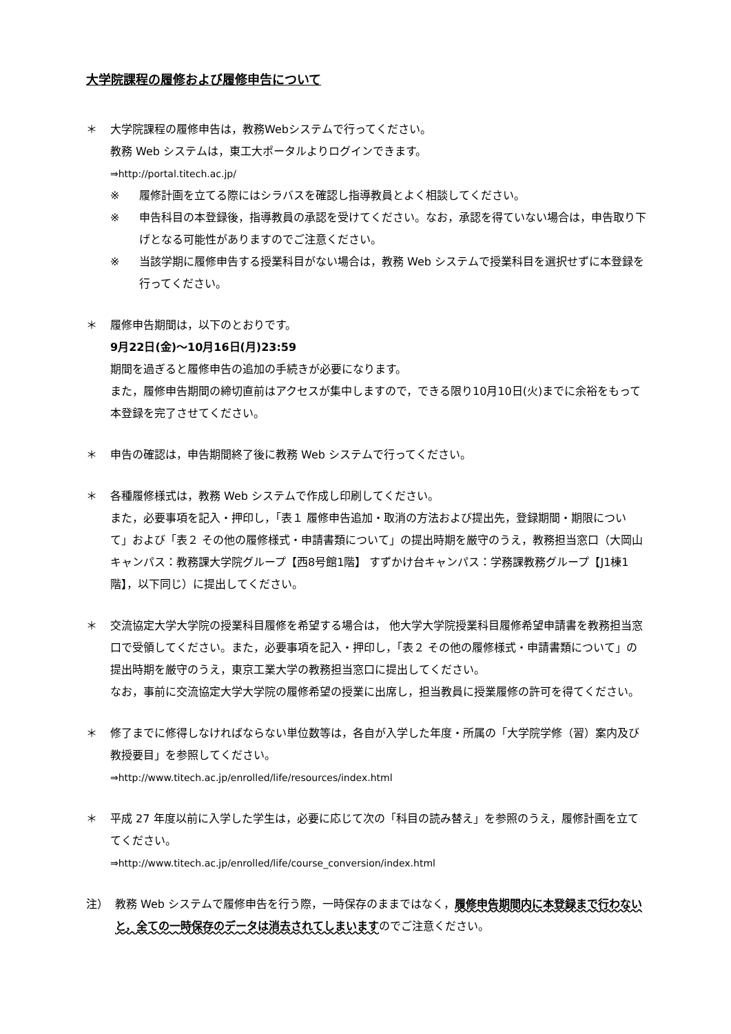大学院課程の履修および履修申告について
＊ 大学院課程の履修申告は，教務Webシステムで行ってください。
教務 Web システムは，東工大ポータルよりログインできます。
⇒http://portal.titech.ac.jp/
※ 履修計画を立てる際にはシラバスを確認し指導教員とよく相談してください。
※ 申告科目の本登録後，指導教員の承認を受けてください。なお，承認を得ていない場合は，申告取り下げとなる可能性がありますのでご注意ください。
※ 当該学期に履修申告する授業科目がない場合は，教務 Web システムで授業科目を選択せずに本登録を行ってください。
＊ 履修申告期間は，以下のとおりです。
9月22日(金)～10月16日(月)23:59
期間を過ぎると履修申告の追加の手続きが必要になります。
また，履修申告期間の締切直前はアクセスが集中しますので，できる限り10月10日(火)までに余裕をもって本登録を完了させてください。
＊ 申告の確認は，申告期間終了後に教務 Web システムで行ってください。
＊ 各種履修様式は，教務 Web システムで作成し印刷してください。
また，必要事項を記入・押印し，「表１ 履修申告追加・取消の方法および提出先，登録期間・期限について」および「表２ その他の履修様式・申請書類について」の提出時期を厳守のうえ，教務担当窓口（大岡山キャンパス：教務課大学院グループ【西8号館1階】 すずかけ台キャンパス：学務課教務グループ【J1棟1階】，以下同じ）に提出してください。
＊ 交流協定大学大学院の授業科目履修を希望する場合は， 他大学大学院授業科目履修希望申請書を教務担当窓口で受領してください。また，必要事項を記入・押印し，「表２ その他の履修様式・申請書類について」の提出時期を厳守のうえ，東京工業大学の教務担当窓口に提出してください。
なお，事前に交流協定大学大学院の履修希望の授業に出席し，担当教員に授業履修の許可を得てください。
＊ 修了までに修得しなければならない単位数等は，各自が入学した年度・所属の「大学院学修（習）案内及び教授要目」を参照してください。
⇒http://www.titech.ac.jp/enrolled/life/resources/index.html
＊ 平成 27 年度以前に入学した学生は，必要に応じて次の「科目の読み替え」を参照のうえ，履修計画を立ててください。
⇒http://www.titech.ac.jp/enrolled/life/course_conversion/index.html
注） 教務 Web システムで履修申告を行う際，一時保存のままではなく，履修申告期間内に本登録まで行わないと，全ての一時保存のデータは消去されてしまいますのでご注意ください。